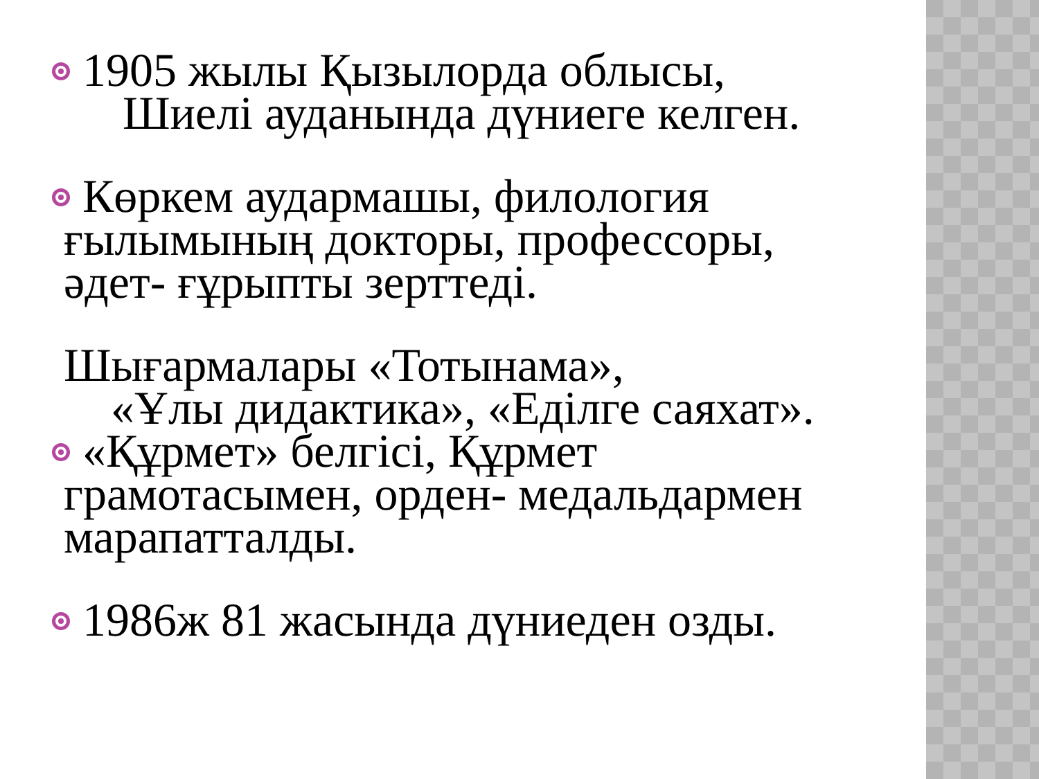1905 жылы Қызылорда облысы,
Шиелі ауданында дүниеге келген.
Көркем аудармашы, филология
ғылымының докторы, профессоры,
әдет- ғұрыпты зерттеді.
Шығармалары «Тотынама»,
«Ұлы дидактика», «Еділге саяхат».
«Құрмет» белгісі, Құрмет
грамотасымен, орден- медальдармен
марапатталды.
1986ж 81 жасында дүниеден озды.